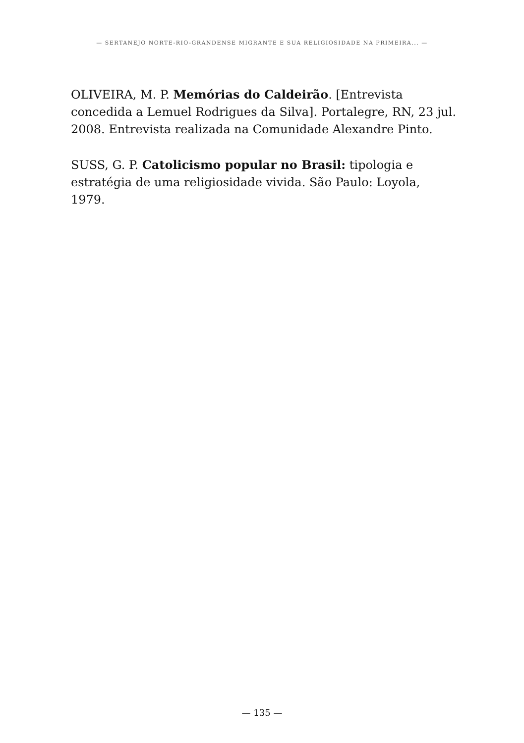— SERTANEJO NORTE-RIO-GRANDENSE MIGRANTE E SUA RELIGIOSIDADE NA PRIMEIRA... —
OLIVEIRA, M. P. Memórias do Caldeirão. [Entrevista concedida a Lemuel Rodrigues da Silva]. Portalegre, RN, 23 jul. 2008. Entrevista realizada na Comunidade Alexandre Pinto.
SUSS, G. P. Catolicismo popular no Brasil: tipologia e estratégia de uma religiosidade vivida. São Paulo: Loyola, 1979.
— 135 —